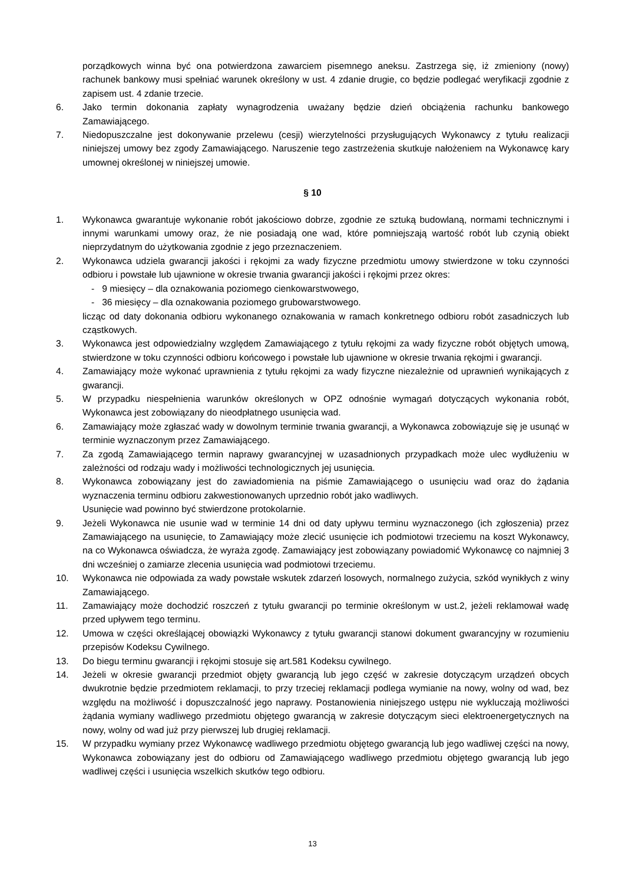porządkowych winna być ona potwierdzona zawarciem pisemnego aneksu. Zastrzega się, iż zmieniony (nowy) rachunek bankowy musi spełniać warunek określony w ust. 4 zdanie drugie, co będzie podlegać weryfikacji zgodnie z zapisem ust. 4 zdanie trzecie.
6. Jako termin dokonania zapłaty wynagrodzenia uważany będzie dzień obciążenia rachunku bankowego Zamawiającego.
7. Niedopuszczalne jest dokonywanie przelewu (cesji) wierzytelności przysługujących Wykonawcy z tytułu realizacji niniejszej umowy bez zgody Zamawiającego. Naruszenie tego zastrzeżenia skutkuje nałożeniem na Wykonawcę kary umownej określonej w niniejszej umowie.
§ 10
1. Wykonawca gwarantuje wykonanie robót jakościowo dobrze, zgodnie ze sztuką budowlaną, normami technicznymi i innymi warunkami umowy oraz, że nie posiadają one wad, które pomniejszają wartość robót lub czynią obiekt nieprzydatnym do użytkowania zgodnie z jego przeznaczeniem.
2. Wykonawca udziela gwarancji jakości i rękojmi za wady fizyczne przedmiotu umowy stwierdzone w toku czynności odbioru i powstałe lub ujawnione w okresie trwania gwarancji jakości i rękojmi przez okres:
- 9 miesięcy – dla oznakowania poziomego cienkowarstwowego,
- 36 miesięcy – dla oznakowania poziomego grubowarstwowego.
licząc od daty dokonania odbioru wykonanego oznakowania w ramach konkretnego odbioru robót zasadniczych lub cząstkowych.
3. Wykonawca jest odpowiedzialny względem Zamawiającego z tytułu rękojmi za wady fizyczne robót objętych umową, stwierdzone w toku czynności odbioru końcowego i powstałe lub ujawnione w okresie trwania rękojmi i gwarancji.
4. Zamawiający może wykonać uprawnienia z tytułu rękojmi za wady fizyczne niezależnie od uprawnień wynikających z gwarancji.
5. W przypadku niespełnienia warunków określonych w OPZ odnośnie wymagań dotyczących wykonania robót, Wykonawca jest zobowiązany do nieodpłatnego usunięcia wad.
6. Zamawiający może zgłaszać wady w dowolnym terminie trwania gwarancji, a Wykonawca zobowiązuje się je usunąć w terminie wyznaczonym przez Zamawiającego.
7. Za zgodą Zamawiającego termin naprawy gwarancyjnej w uzasadnionych przypadkach może ulec wydłużeniu w zależności od rodzaju wady i możliwości technologicznych jej usunięcia.
8. Wykonawca zobowiązany jest do zawiadomienia na piśmie Zamawiającego o usunięciu wad oraz do żądania wyznaczenia terminu odbioru zakwestionowanych uprzednio robót jako wadliwych.
Usunięcie wad powinno być stwierdzone protokolarnie.
9. Jeżeli Wykonawca nie usunie wad w terminie 14 dni od daty upływu terminu wyznaczonego (ich zgłoszenia) przez Zamawiającego na usunięcie, to Zamawiający może zlecić usunięcie ich podmiotowi trzeciemu na koszt Wykonawcy, na co Wykonawca oświadcza, że wyraża zgodę. Zamawiający jest zobowiązany powiadomić Wykonawcę co najmniej 3 dni wcześniej o zamiarze zlecenia usunięcia wad podmiotowi trzeciemu.
10. Wykonawca nie odpowiada za wady powstałe wskutek zdarzeń losowych, normalnego zużycia, szkód wynikłych z winy Zamawiającego.
11. Zamawiający może dochodzić roszczeń z tytułu gwarancji po terminie określonym w ust.2, jeżeli reklamował wadę przed upływem tego terminu.
12. Umowa w części określającej obowiązki Wykonawcy z tytułu gwarancji stanowi dokument gwarancyjny w rozumieniu przepisów Kodeksu Cywilnego.
13. Do biegu terminu gwarancji i rękojmi stosuje się art.581 Kodeksu cywilnego.
14. Jeżeli w okresie gwarancji przedmiot objęty gwarancją lub jego część w zakresie dotyczącym urządzeń obcych dwukrotnie będzie przedmiotem reklamacji, to przy trzeciej reklamacji podlega wymianie na nowy, wolny od wad, bez względu na możliwość i dopuszczalność jego naprawy. Postanowienia niniejszego ustępu nie wykluczają możliwości żądania wymiany wadliwego przedmiotu objętego gwarancją w zakresie dotyczącym sieci elektroenergetycznych na nowy, wolny od wad już przy pierwszej lub drugiej reklamacji.
15. W przypadku wymiany przez Wykonawcę wadliwego przedmiotu objętego gwarancją lub jego wadliwej części na nowy, Wykonawca zobowiązany jest do odbioru od Zamawiającego wadliwego przedmiotu objętego gwarancją lub jego wadliwej części i usunięcia wszelkich skutków tego odbioru.
13